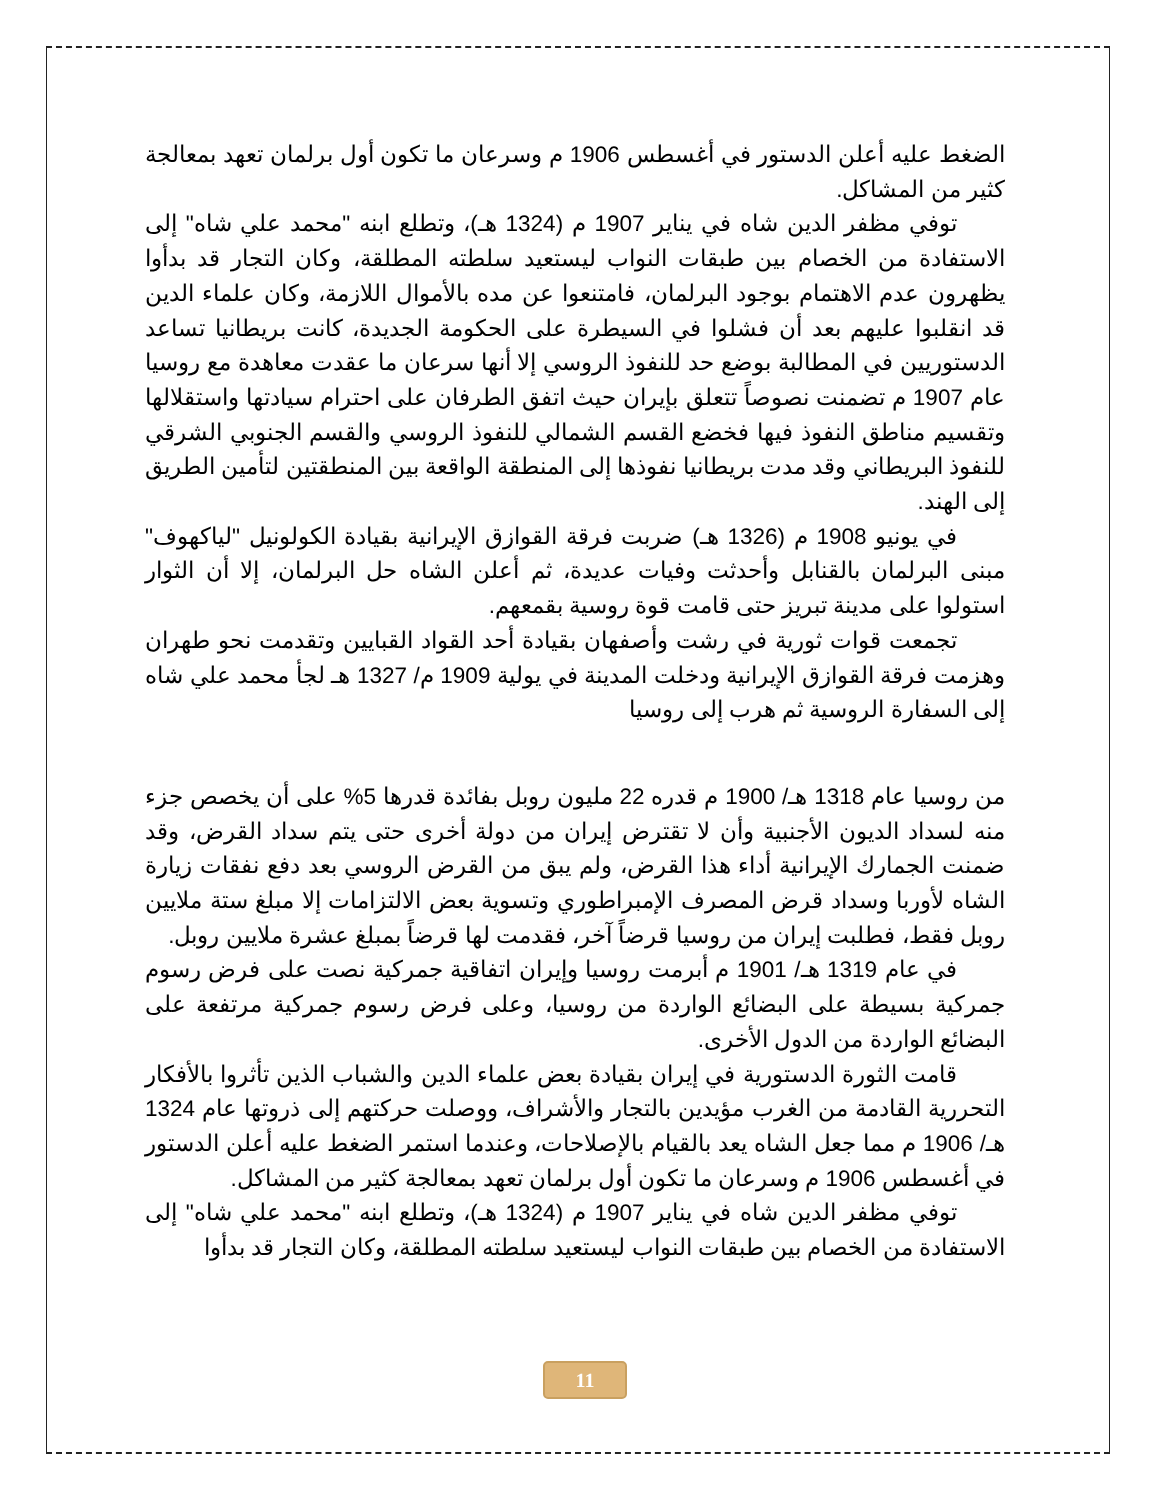الضغط عليه أعلن الدستور في أغسطس 1906 م وسرعان ما تكون أول برلمان تعهد بمعالجة كثير من المشاكل.
توفي مظفر الدين شاه في يناير 1907 م (1324 هـ)، وتطلع ابنه "محمد علي شاه" إلى الاستفادة من الخصام بين طبقات النواب ليستعيد سلطته المطلقة، وكان التجار قد بدأوا يظهرون عدم الاهتمام بوجود البرلمان، فامتنعوا عن مده بالأموال اللازمة، وكان علماء الدين قد انقلبوا عليهم بعد أن فشلوا في السيطرة على الحكومة الجديدة، كانت بريطانيا تساعد الدستوريين في المطالبة بوضع حد للنفوذ الروسي إلا أنها سرعان ما عقدت معاهدة مع روسيا عام 1907 م تضمنت نصوصاً تتعلق بإيران حيث اتفق الطرفان على احترام سيادتها واستقلالها وتقسيم مناطق النفوذ فيها فخضع القسم الشمالي للنفوذ الروسي والقسم الجنوبي الشرقي للنفوذ البريطاني وقد مدت بريطانيا نفوذها إلى المنطقة الواقعة بين المنطقتين لتأمين الطريق إلى الهند.
في يونيو 1908 م (1326 هـ) ضربت فرقة القوازق الإيرانية بقيادة الكولونيل "لياكهوف" مبنى البرلمان بالقنابل وأحدثت وفيات عديدة، ثم أعلن الشاه حل البرلمان، إلا أن الثوار استولوا على مدينة تبريز حتى قامت قوة روسية بقمعهم.
تجمعت قوات ثورية في رشت وأصفهان بقيادة أحد القواد القبايين وتقدمت نحو طهران وهزمت فرقة القوازق الإيرانية ودخلت المدينة في يولية 1909 م/ 1327 هـ لجأ محمد علي شاه إلى السفارة الروسية ثم هرب إلى روسيا
من روسيا عام 1318 هـ/ 1900 م قدره 22 مليون روبل بفائدة قدرها 5% على أن يخصص جزء منه لسداد الديون الأجنبية وأن لا تقترض إيران من دولة أخرى حتى يتم سداد القرض، وقد ضمنت الجمارك الإيرانية أداء هذا القرض، ولم يبق من القرض الروسي بعد دفع نفقات زيارة الشاه لأوربا وسداد قرض المصرف الإمبراطوري وتسوية بعض الالتزامات إلا مبلغ ستة ملايين روبل فقط، فطلبت إيران من روسيا قرضاً آخر، فقدمت لها قرضاً بمبلغ عشرة ملايين روبل.
في عام 1319 هـ/ 1901 م أبرمت روسيا وإيران اتفاقية جمركية نصت على فرض رسوم جمركية بسيطة على البضائع الواردة من روسيا، وعلى فرض رسوم جمركية مرتفعة على البضائع الواردة من الدول الأخرى.
قامت الثورة الدستورية في إيران بقيادة بعض علماء الدين والشباب الذين تأثروا بالأفكار التحررية القادمة من الغرب مؤيدين بالتجار والأشراف، ووصلت حركتهم إلى ذروتها عام 1324 هـ/ 1906 م مما جعل الشاه يعد بالقيام بالإصلاحات، وعندما استمر الضغط عليه أعلن الدستور في أغسطس 1906 م وسرعان ما تكون أول برلمان تعهد بمعالجة كثير من المشاكل.
توفي مظفر الدين شاه في يناير 1907 م (1324 هـ)، وتطلع ابنه "محمد علي شاه" إلى الاستفادة من الخصام بين طبقات النواب ليستعيد سلطته المطلقة، وكان التجار قد بدأوا
11